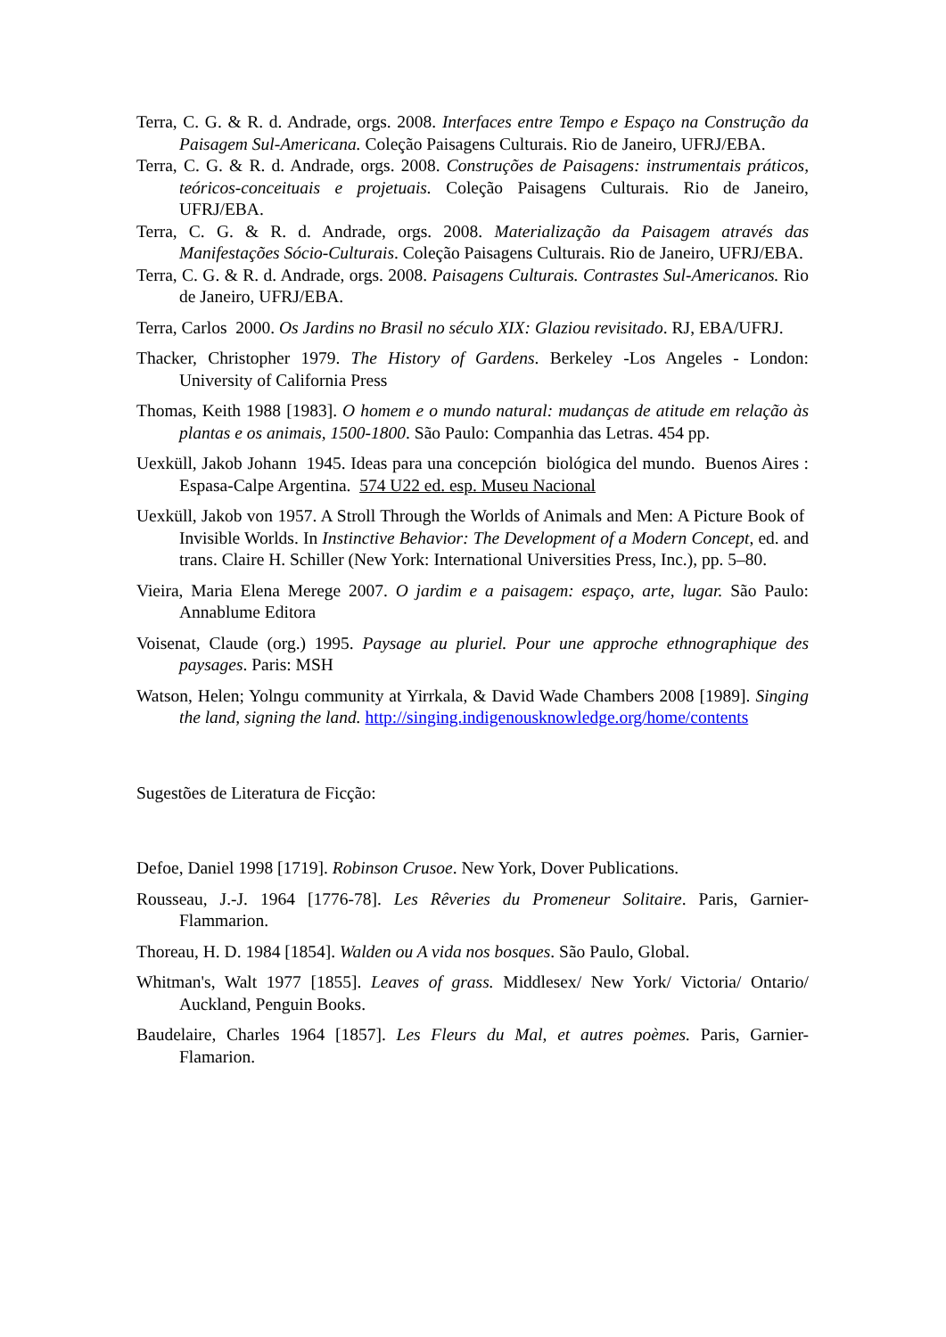Terra, C. G. & R. d. Andrade, orgs. 2008. Interfaces entre Tempo e Espaço na Construção da Paisagem Sul-Americana. Coleção Paisagens Culturais. Rio de Janeiro, UFRJ/EBA.
Terra, C. G. & R. d. Andrade, orgs. 2008. Construções de Paisagens: instrumentais práticos, teóricos-conceituais e projetuais. Coleção Paisagens Culturais. Rio de Janeiro, UFRJ/EBA.
Terra, C. G. & R. d. Andrade, orgs. 2008. Materialização da Paisagem através das Manifestações Sócio-Culturais. Coleção Paisagens Culturais. Rio de Janeiro, UFRJ/EBA.
Terra, C. G. & R. d. Andrade, orgs. 2008. Paisagens Culturais. Contrastes Sul-Americanos. Rio de Janeiro, UFRJ/EBA.
Terra, Carlos 2000. Os Jardins no Brasil no século XIX: Glaziou revisitado. RJ, EBA/UFRJ.
Thacker, Christopher 1979. The History of Gardens. Berkeley -Los Angeles - London: University of California Press
Thomas, Keith 1988 [1983]. O homem e o mundo natural: mudanças de atitude em relação às plantas e os animais, 1500-1800. São Paulo: Companhia das Letras. 454 pp.
Uexküll, Jakob Johann 1945. Ideas para una concepción biológica del mundo. Buenos Aires : Espasa-Calpe Argentina. 574 U22 ed. esp. Museu Nacional
Uexküll, Jakob von 1957. A Stroll Through the Worlds of Animals and Men: A Picture Book of Invisible Worlds. In Instinctive Behavior: The Development of a Modern Concept, ed. and trans. Claire H. Schiller (New York: International Universities Press, Inc.), pp. 5–80.
Vieira, Maria Elena Merege 2007. O jardim e a paisagem: espaço, arte, lugar. São Paulo: Annablume Editora
Voisenat, Claude (org.) 1995. Paysage au pluriel. Pour une approche ethnographique des paysages. Paris: MSH
Watson, Helen; Yolngu community at Yirrkala, & David Wade Chambers 2008 [1989]. Singing the land, signing the land. http://singing.indigenousknowledge.org/home/contents
Sugestões de Literatura de Ficção:
Defoe, Daniel 1998 [1719]. Robinson Crusoe. New York, Dover Publications.
Rousseau, J.-J. 1964 [1776-78]. Les Rêveries du Promeneur Solitaire. Paris, Garnier-Flammarion.
Thoreau, H. D. 1984 [1854]. Walden ou A vida nos bosques. São Paulo, Global.
Whitman's, Walt 1977 [1855]. Leaves of grass. Middlesex/ New York/ Victoria/ Ontario/ Auckland, Penguin Books.
Baudelaire, Charles 1964 [1857]. Les Fleurs du Mal, et autres poèmes. Paris, Garnier-Flamarion.